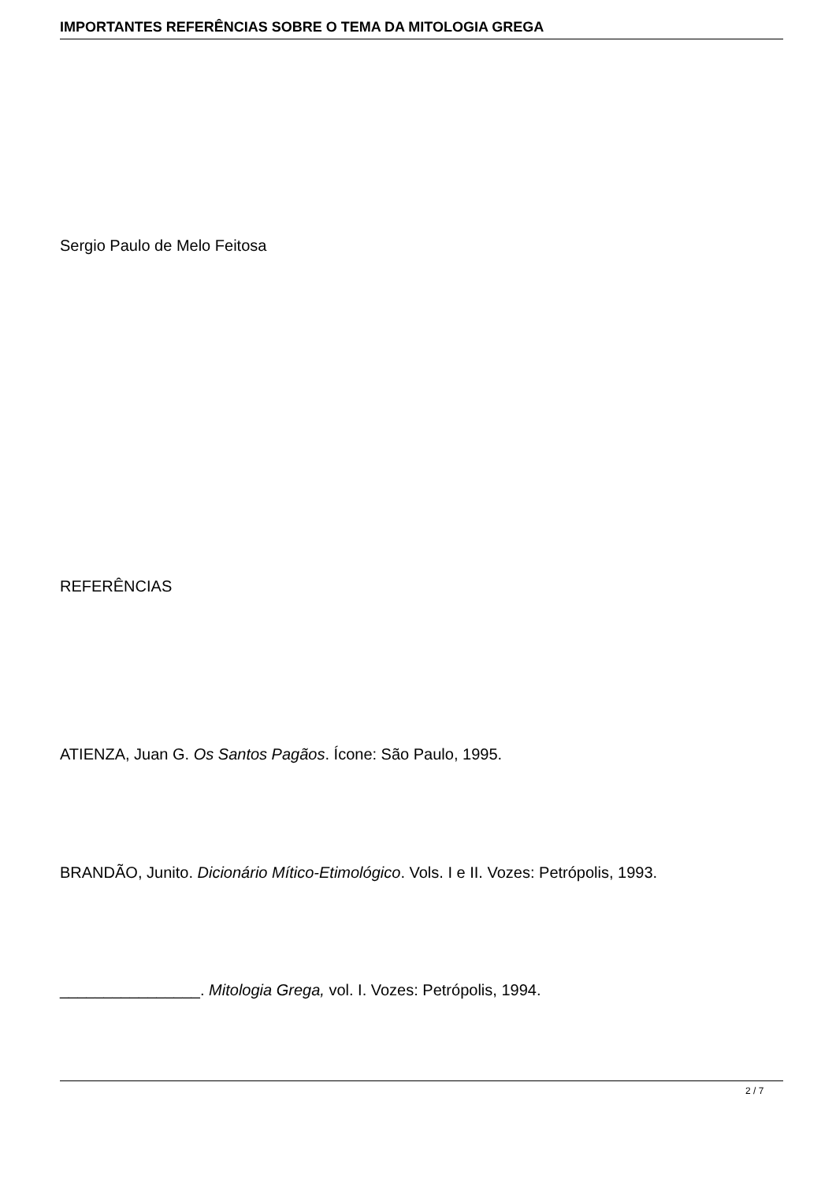IMPORTANTES REFERÊNCIAS SOBRE O TEMA DA MITOLOGIA GREGA
Sergio Paulo de Melo Feitosa
REFERÊNCIAS
ATIENZA, Juan G. Os Santos Pagãos. Ícone: São Paulo, 1995.
BRANDÃO, Junito. Dicionário Mítico-Etimológico. Vols. I e II. Vozes: Petrópolis, 1993.
________________. Mitologia Grega, vol. I. Vozes: Petrópolis, 1994.
2 / 7